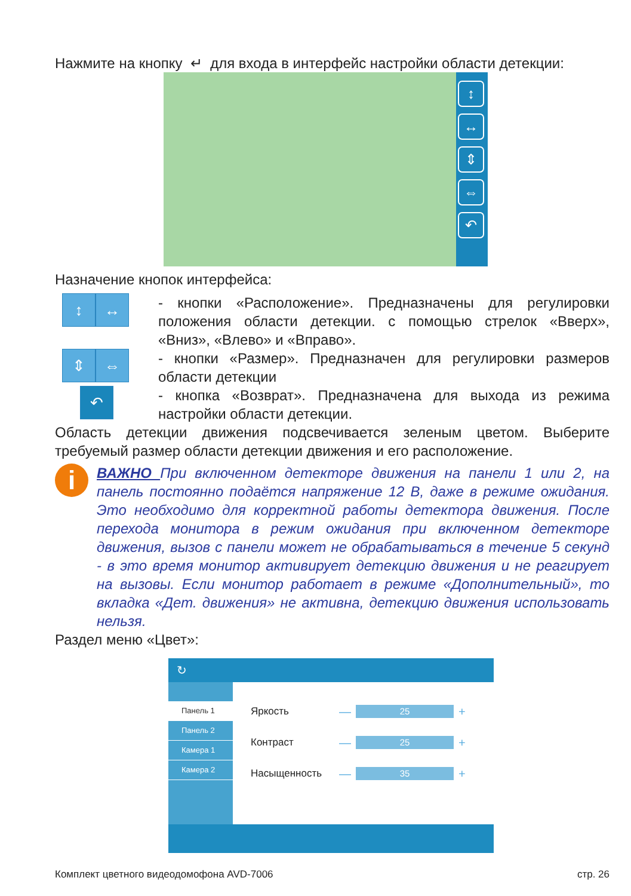Нажмите на кнопку ↵ для входа в интерфейс настройки области детекции:
↕
↔
⇕
⇔
↶
Назначение кнопок интерфейса:
↕ ↔
- кнопки «Расположение». Предназначены для регулировки положения области детекции. с помощью стрелок «Вверх», «Вниз», «Влево» и «Вправо».
⇕ ⇔
- кнопки «Размер». Предназначен для регулировки размеров области детекции
↶
- кнопка «Возврат». Предназначена для выхода из режима настройки области детекции.
Область детекции движения подсвечивается зеленым цветом. Выберите требуемый размер области детекции движения и его расположение.
i
ВАЖНО При включенном детекторе движения на панели 1 или 2, на панель постоянно подаётся напряжение 12 В, даже в режиме ожидания. Это необходимо для корректной работы детектора движения. После перехода монитора в режим ожидания при включенном детекторе движения, вызов с панели может не обрабатываться в течение 5 секунд - в это время монитор активирует детекцию движения и не реагирует на вызовы. Если монитор работает в режиме «Дополнительный», то вкладка «Дет. движения» не активна, детекцию движения использовать нельзя.
Раздел меню «Цвет»:
↻
Панель 1
Панель 2
Камера 1
Камера 2
Яркость — 25 +
Контраст — 25 +
Насыщенность — 35 +
Комплект цветного видеодомофона AVD-7006 стр. 26